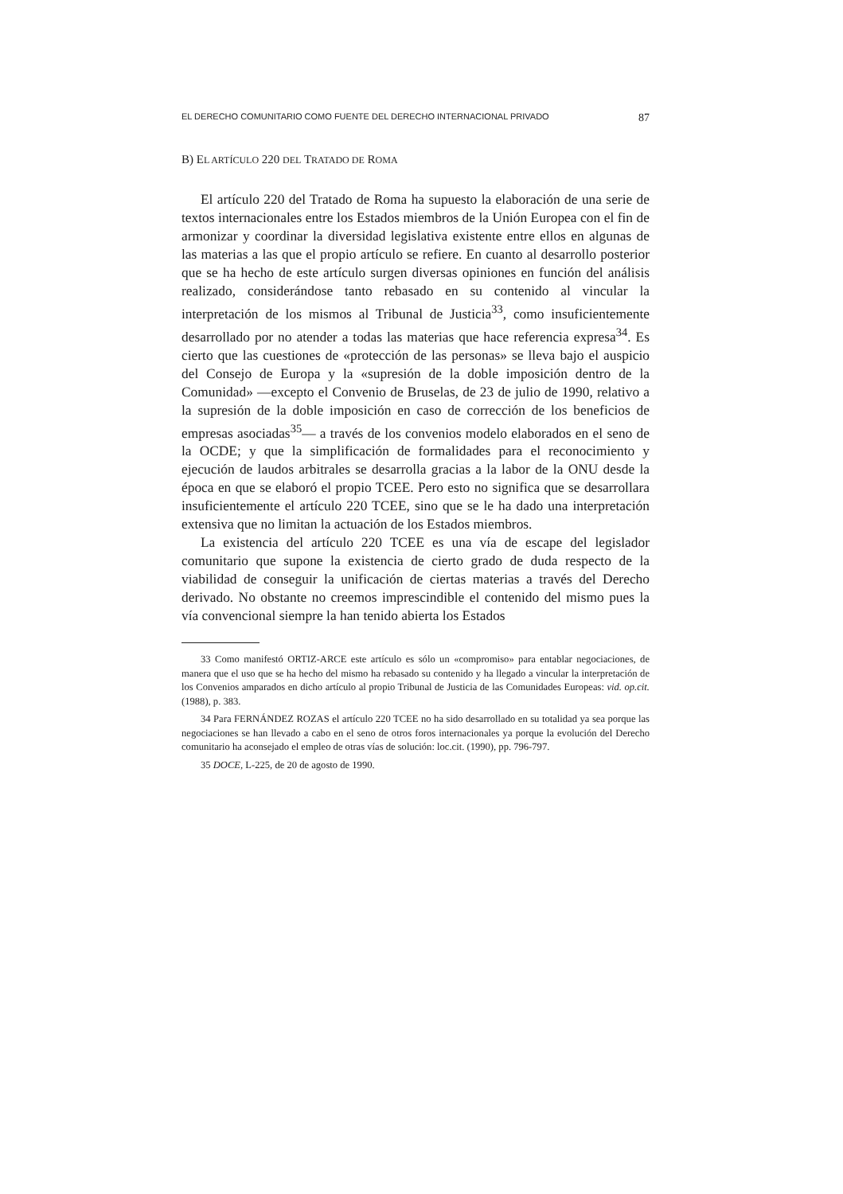EL DERECHO COMUNITARIO COMO FUENTE DEL DERECHO INTERNACIONAL PRIVADO 87
B) EL ARTÍCULO 220 DEL TRATADO DE ROMA
El artículo 220 del Tratado de Roma ha supuesto la elaboración de una serie de textos internacionales entre los Estados miembros de la Unión Europea con el fin de armonizar y coordinar la diversidad legislativa existente entre ellos en algunas de las materias a las que el propio artículo se refiere. En cuanto al desarrollo posterior que se ha hecho de este artículo surgen diversas opiniones en función del análisis realizado, considerándose tanto rebasado en su contenido al vincular la interpretación de los mismos al Tribunal de Justicia<sup>33</sup>, como insuficientemente desarrollado por no atender a todas las materias que hace referencia expresa<sup>34</sup>. Es cierto que las cuestiones de «protección de las personas» se lleva bajo el auspicio del Consejo de Europa y la «supresión de la doble imposición dentro de la Comunidad» —excepto el Convenio de Bruselas, de 23 de julio de 1990, relativo a la supresión de la doble imposición en caso de corrección de los beneficios de empresas asociadas<sup>35</sup>— a través de los convenios modelo elaborados en el seno de la OCDE; y que la simplificación de formalidades para el reconocimiento y ejecución de laudos arbitrales se desarrolla gracias a la labor de la ONU desde la época en que se elaboró el propio TCEE. Pero esto no significa que se desarrollara insuficientemente el artículo 220 TCEE, sino que se le ha dado una interpretación extensiva que no limitan la actuación de los Estados miembros.
La existencia del artículo 220 TCEE es una vía de escape del legislador comunitario que supone la existencia de cierto grado de duda respecto de la viabilidad de conseguir la unificación de ciertas materias a través del Derecho derivado. No obstante no creemos imprescindible el contenido del mismo pues la vía convencional siempre la han tenido abierta los Estados
33 Como manifestó ORTIZ-ARCE este artículo es sólo un «compromiso» para entablar negociaciones, de manera que el uso que se ha hecho del mismo ha rebasado su contenido y ha llegado a vincular la interpretación de los Convenios amparados en dicho artículo al propio Tribunal de Justicia de las Comunidades Europeas: vid. op.cit. (1988), p. 383.
34 Para FERNÁNDEZ ROZAS el artículo 220 TCEE no ha sido desarrollado en su totalidad ya sea porque las negociaciones se han llevado a cabo en el seno de otros foros internacionales ya porque la evolución del Derecho comunitario ha aconsejado el empleo de otras vías de solución: loc.cit. (1990), pp. 796-797.
35 DOCE, L-225, de 20 de agosto de 1990.